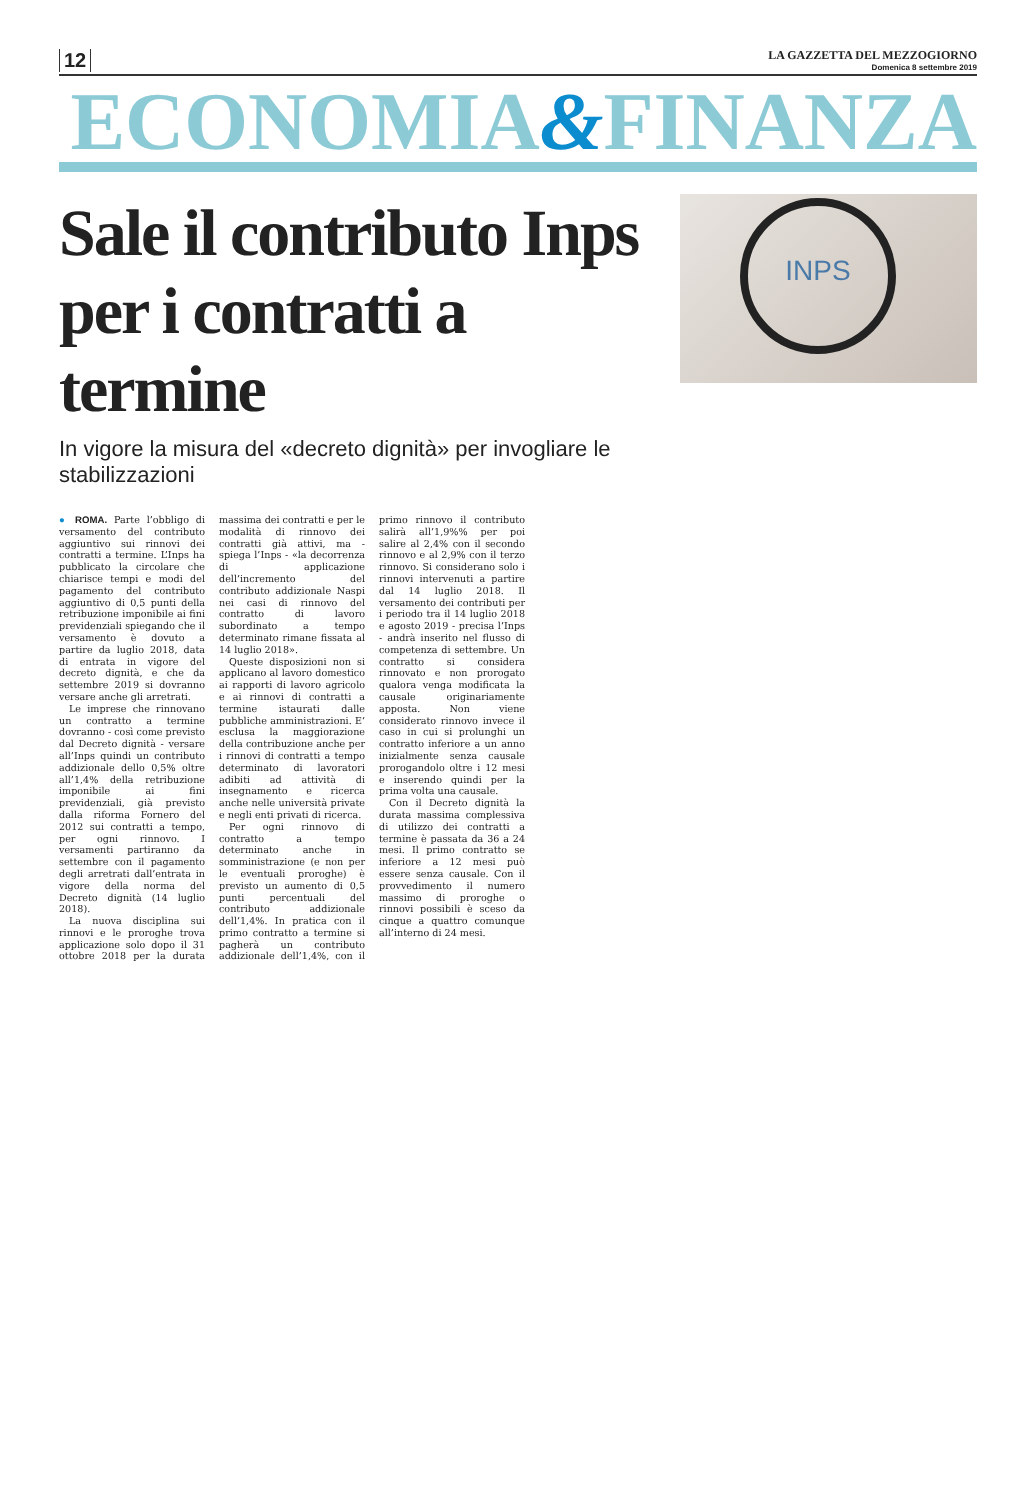12
LA GAZZETTA DEL MEZZOGIORNO
Domenica 8 settembre 2019
ECONOMIA&FINANZA
Sale il contributo Inps
per i contratti a termine
In vigore la misura del «decreto dignità» per invogliare le stabilizzazioni
INPS
● ROMA. Parte l’obbligo di versamento del contributo aggiuntivo sui rinnovi dei contratti a termine. L’Inps ha pubblicato la circolare che chiarisce tempi e modi del pagamento del contributo aggiuntivo di 0,5 punti della retribuzione imponibile ai fini previdenziali spiegando che il versamento è dovuto a partire da luglio 2018, data di entrata in vigore del decreto dignità, e che da settembre 2019 si dovranno versare anche gli arretrati.
Le imprese che rinnovano un contratto a termine dovranno - così come previsto dal Decreto dignità - versare all’Inps quindi un contributo addizionale dello 0,5% oltre all’1,4% della retribuzione imponibile ai fini previdenziali, già previsto dalla riforma Fornero del 2012 sui contratti a tempo, per ogni rinnovo. I versamenti partiranno da settembre con il pagamento degli arretrati dall’entrata in vigore della norma del Decreto dignità (14 luglio 2018).
La nuova disciplina sui rinnovi e le proroghe trova applicazione solo dopo il 31 ottobre 2018 per la durata massima dei contratti e per le modalità di rinnovo dei contratti già attivi, ma - spiega l’Inps - «la decorrenza di applicazione dell’incremento del contributo addizionale Naspi nei casi di rinnovo del contratto di lavoro subordinato a tempo determinato rimane fissata al 14 luglio 2018».
Queste disposizioni non si applicano al lavoro domestico ai rapporti di lavoro agricolo e ai rinnovi di contratti a termine istaurati dalle pubbliche amministrazioni. E’ esclusa la maggiorazione della contribuzione anche per i rinnovi di contratti a tempo determinato di lavoratori adibiti ad attività di insegnamento e ricerca anche nelle università private e negli enti privati di ricerca.
Per ogni rinnovo di contratto a tempo determinato anche in somministrazione (e non per le eventuali proroghe) è previsto un aumento di 0,5 punti percentuali del contributo addizionale dell’1,4%. In pratica con il primo contratto a termine si pagherà un contributo addizionale dell’1,4%, con il primo rinnovo il contributo salirà all’1,9%% per poi salire al 2,4% con il secondo rinnovo e al 2,9% con il terzo rinnovo. Si considerano solo i rinnovi intervenuti a partire dal 14 luglio 2018. Il versamento dei contributi per i periodo tra il 14 luglio 2018 e agosto 2019 - precisa l’Inps - andrà inserito nel flusso di competenza di settembre. Un contratto si considera rinnovato e non prorogato qualora venga modificata la causale originariamente apposta. Non viene considerato rinnovo invece il caso in cui si prolunghi un contratto inferiore a un anno inizialmente senza causale prorogandolo oltre i 12 mesi e inserendo quindi per la prima volta una causale.
Con il Decreto dignità la durata massima complessiva di utilizzo dei contratti a termine è passata da 36 a 24 mesi. Il primo contratto se inferiore a 12 mesi può essere senza causale. Con il provvedimento il numero massimo di proroghe o rinnovi possibili è sceso da cinque a quattro comunque all’interno di 24 mesi.